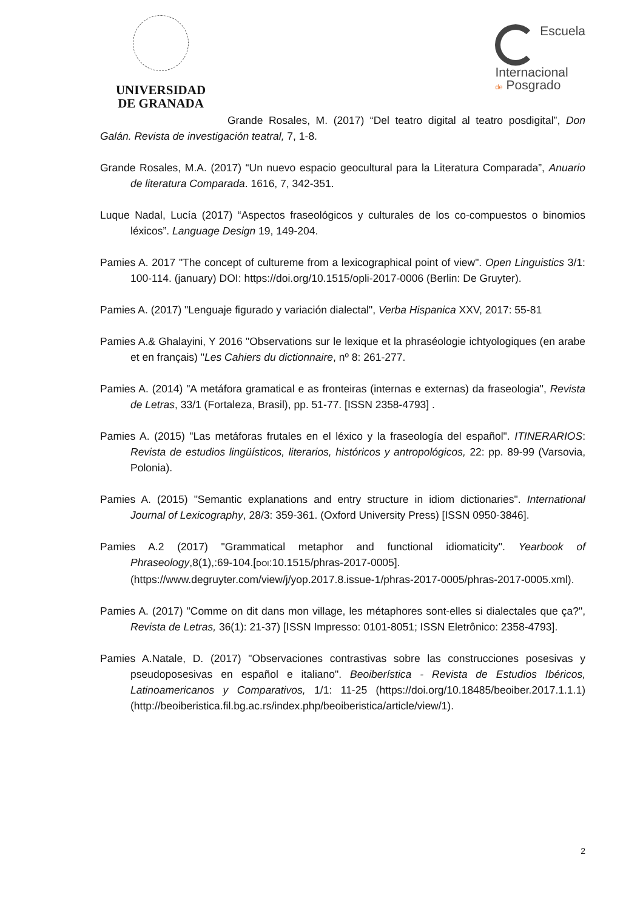UNIVERSIDAD
DE GRANADA
Escuela
Internacional
de Posgrado
Grande Rosales, M. (2017) “Del teatro digital al teatro posdigital”, Don Galán. Revista de investigación teatral, 7, 1-8.
Grande Rosales, M.A. (2017) “Un nuevo espacio geocultural para la Literatura Comparada”, Anuario de literatura Comparada. 1616, 7, 342-351.
Luque Nadal, Lucía (2017) “Aspectos fraseológicos y culturales de los co-compuestos o binomios léxicos”. Language Design 19, 149-204.
Pamies A. 2017 "The concept of cultureme from a lexicographical point of view". Open Linguistics 3/1: 100-114. (january) DOI: https://doi.org/10.1515/opli-2017-0006 (Berlin: De Gruyter).
Pamies A. (2017) "Lenguaje figurado y variación dialectal", Verba Hispanica XXV, 2017: 55-81
Pamies A.& Ghalayini, Y 2016 "Observations sur le lexique et la phraséologie ichtyologiques (en arabe et en français) "Les Cahiers du dictionnaire, nº 8: 261-277.
Pamies A. (2014) "A metáfora gramatical e as fronteiras (internas e externas) da fraseologia", Revista de Letras, 33/1 (Fortaleza, Brasil), pp. 51-77. [ISSN 2358-4793] .
Pamies A. (2015) "Las metáforas frutales en el léxico y la fraseología del español". ITINERARIOS: Revista de estudios lingüísticos, literarios, históricos y antropológicos, 22: pp. 89-99 (Varsovia, Polonia).
Pamies A. (2015) "Semantic explanations and entry structure in idiom dictionaries". International Journal of Lexicography, 28/3: 359-361. (Oxford University Press) [ISSN 0950-3846].
Pamies A.2 (2017) "Grammatical metaphor and functional idiomaticity". Yearbook of Phraseology,8(1),:69-104.[DOI:10.1515/phras-2017-0005]. (https://www.degruyter.com/view/j/yop.2017.8.issue-1/phras-2017-0005/phras-2017-0005.xml).
Pamies A. (2017) "Comme on dit dans mon village, les métaphores sont-elles si dialectales que ça?", Revista de Letras, 36(1): 21-37) [ISSN Impresso: 0101-8051; ISSN Eletrônico: 2358-4793].
Pamies A.Natale, D. (2017) "Observaciones contrastivas sobre las construcciones posesivas y pseudoposesivas en español e italiano". Beoiberística - Revista de Estudios Ibéricos, Latinoamericanos y Comparativos, 1/1: 11-25 (https://doi.org/10.18485/beoiber.2017.1.1.1) (http://beoiberistica.fil.bg.ac.rs/index.php/beoiberistica/article/view/1).
2